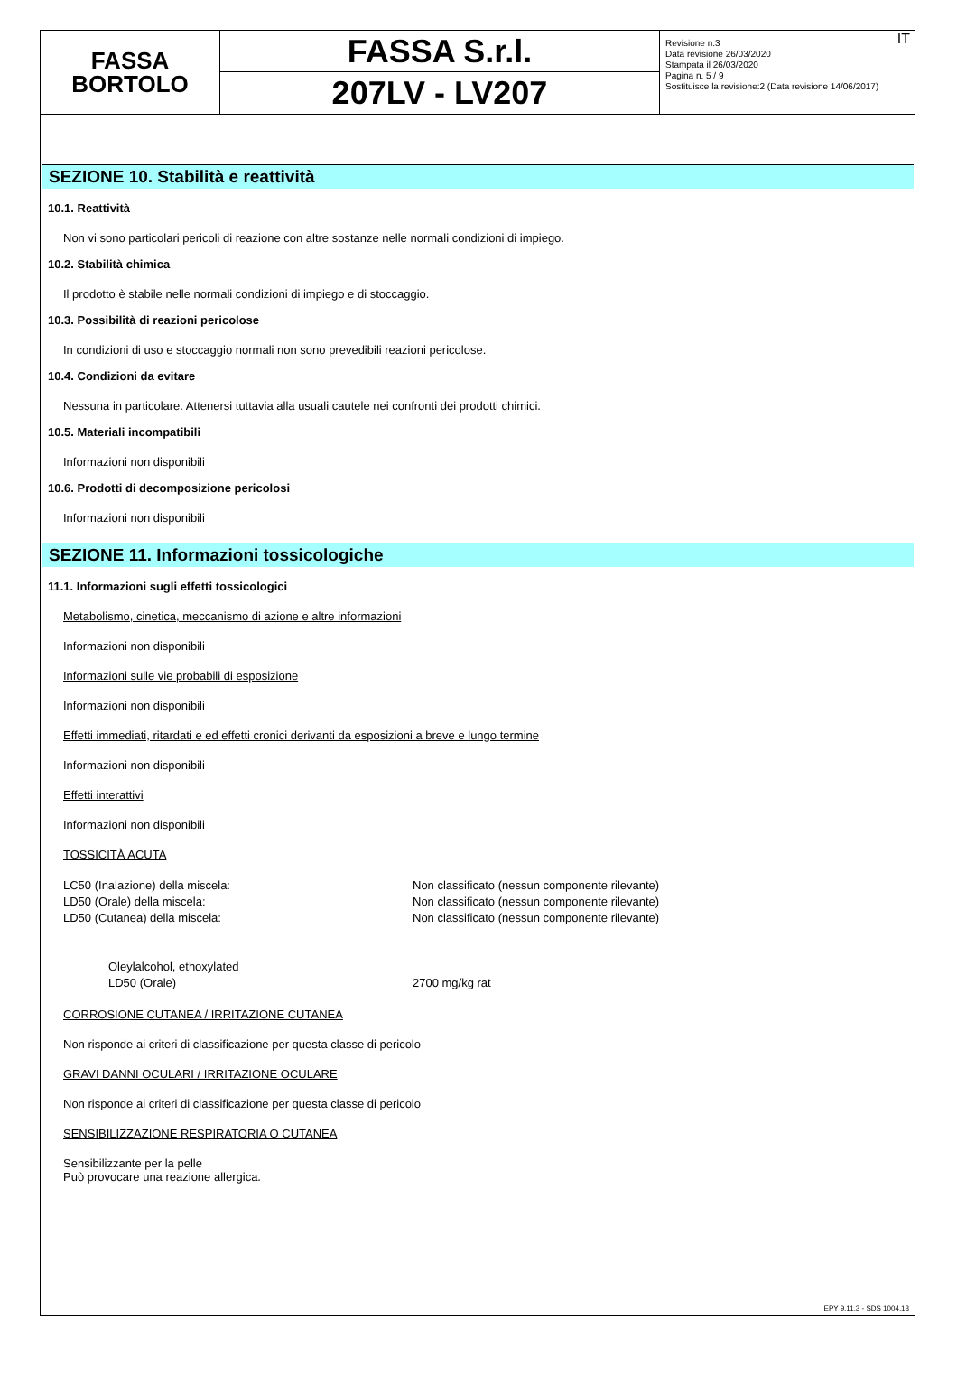FASSA
BORTOLO
FASSA S.r.l.
207LV - LV207
IT Revisione n.3
Data revisione 26/03/2020
Stampata il 26/03/2020
Pagina n. 5 / 9
Sostituisce la revisione:2 (Data revisione 14/06/2017)
SEZIONE 10. Stabilità e reattività
10.1. Reattività
Non vi sono particolari pericoli di reazione con altre sostanze nelle normali condizioni di impiego.
10.2. Stabilità chimica
Il prodotto è stabile nelle normali condizioni di impiego e di stoccaggio.
10.3. Possibilità di reazioni pericolose
In condizioni di uso e stoccaggio normali non sono prevedibili reazioni pericolose.
10.4. Condizioni da evitare
Nessuna in particolare. Attenersi tuttavia alla usuali cautele nei confronti dei prodotti chimici.
10.5. Materiali incompatibili
Informazioni non disponibili
10.6. Prodotti di decomposizione pericolosi
Informazioni non disponibili
SEZIONE 11. Informazioni tossicologiche
11.1. Informazioni sugli effetti tossicologici
Metabolismo, cinetica, meccanismo di azione e altre informazioni
Informazioni non disponibili
Informazioni sulle vie probabili di esposizione
Informazioni non disponibili
Effetti immediati, ritardati e ed effetti cronici derivanti da esposizioni a breve e lungo termine
Informazioni non disponibili
Effetti interattivi
Informazioni non disponibili
TOSSICITÀ ACUTA
LC50 (Inalazione) della miscela: Non classificato (nessun componente rilevante)
LD50 (Orale) della miscela: Non classificato (nessun componente rilevante)
LD50 (Cutanea) della miscela: Non classificato (nessun componente rilevante)
Oleylalcohol, ethoxylated
LD50 (Orale) 2700 mg/kg rat
CORROSIONE CUTANEA / IRRITAZIONE CUTANEA
Non risponde ai criteri di classificazione per questa classe di pericolo
GRAVI DANNI OCULARI / IRRITAZIONE OCULARE
Non risponde ai criteri di classificazione per questa classe di pericolo
SENSIBILIZZAZIONE RESPIRATORIA O CUTANEA
Sensibilizzante per la pelle
Può provocare una reazione allergica.
EPY 9.11.3 - SDS 1004.13